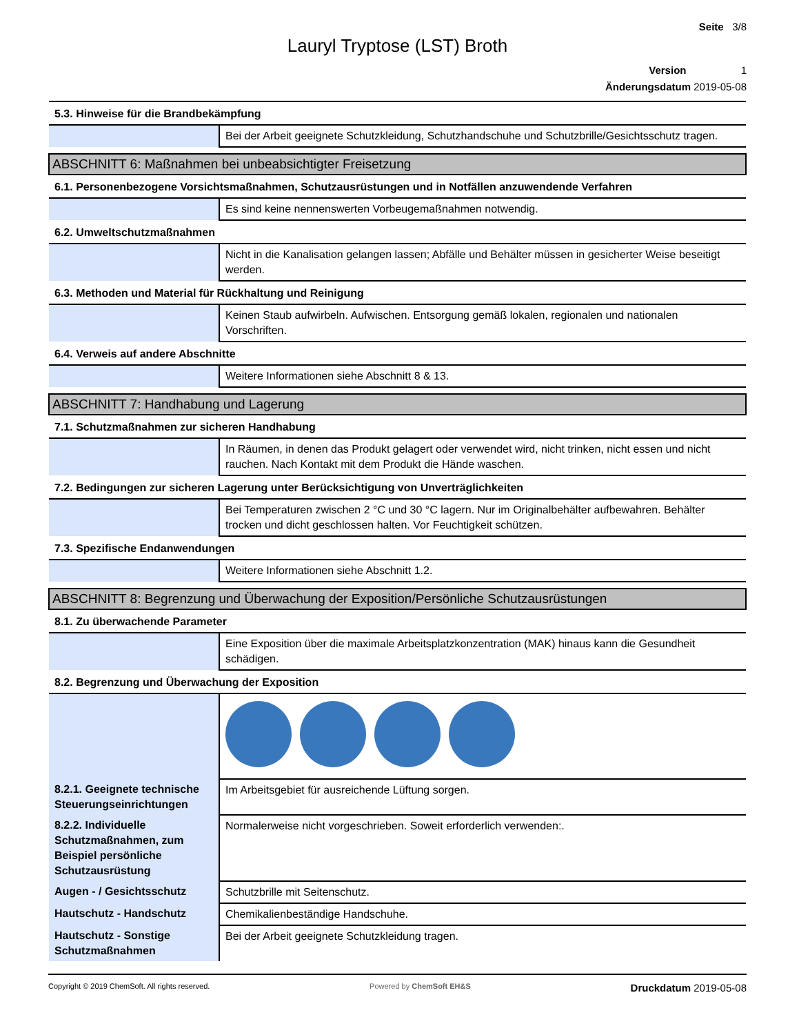Seite 3/8
Lauryl Tryptose (LST) Broth
Version 1
Änderungsdatum 2019-05-08
| 5.3. Hinweise für die Brandbekämpfung | |
| | Bei der Arbeit geeignete Schutzkleidung, Schutzhandschuhe und Schutzbrille/Gesichtsschutz tragen. |
| ABSCHNITT 6: Maßnahmen bei unbeabsichtigter Freisetzung | |
| 6.1. Personenbezogene Vorsichtsmaßnahmen, Schutzausrüstungen und in Notfällen anzuwendende Verfahren | |
| | Es sind keine nennenswerten Vorbeugemaßnahmen notwendig. |
| 6.2. Umweltschutzmaßnahmen | |
| | Nicht in die Kanalisation gelangen lassen; Abfälle und Behälter müssen in gesicherter Weise beseitigt werden. |
| 6.3. Methoden und Material für Rückhaltung und Reinigung | |
| | Keinen Staub aufwirbeln. Aufwischen. Entsorgung gemäß lokalen, regionalen und nationalen Vorschriften. |
| 6.4. Verweis auf andere Abschnitte | |
| | Weitere Informationen siehe Abschnitt 8 & 13. |
| ABSCHNITT 7: Handhabung und Lagerung | |
| 7.1. Schutzmaßnahmen zur sicheren Handhabung | |
| | In Räumen, in denen das Produkt gelagert oder verwendet wird, nicht trinken, nicht essen und nicht rauchen. Nach Kontakt mit dem Produkt die Hände waschen. |
| 7.2. Bedingungen zur sicheren Lagerung unter Berücksichtigung von Unverträglichkeiten | |
| | Bei Temperaturen zwischen 2 °C und 30 °C lagern. Nur im Originalbehälter aufbewahren. Behälter trocken und dicht geschlossen halten. Vor Feuchtigkeit schützen. |
| 7.3. Spezifische Endanwendungen | |
| | Weitere Informationen siehe Abschnitt 1.2. |
| ABSCHNITT 8: Begrenzung und Überwachung der Exposition/Persönliche Schutzausrüstungen | |
| 8.1. Zu überwachende Parameter | |
| | Eine Exposition über die maximale Arbeitsplatzkonzentration (MAK) hinaus kann die Gesundheit schädigen. |
| 8.2. Begrenzung und Überwachung der Exposition | |
| 8.2.1. Geeignete technische Steuerungseinrichtungen | Im Arbeitsgebiet für ausreichende Lüftung sorgen. |
| 8.2.2. Individuelle Schutzmaßnahmen, zum Beispiel persönliche Schutzausrüstung | Normalerweise nicht vorgeschrieben. Soweit erforderlich verwenden:. |
| Augen - / Gesichtsschutz | Schutzbrille mit Seitenschutz. |
| Hautschutz - Handschutz | Chemikalienbeständige Handschuhe. |
| Hautschutz - Sonstige Schutzmaßnahmen | Bei der Arbeit geeignete Schutzkleidung tragen. |
Copyright © 2019 ChemSoft. All rights reserved. Powered by ChemSoft EH&S Druckdatum 2019-05-08